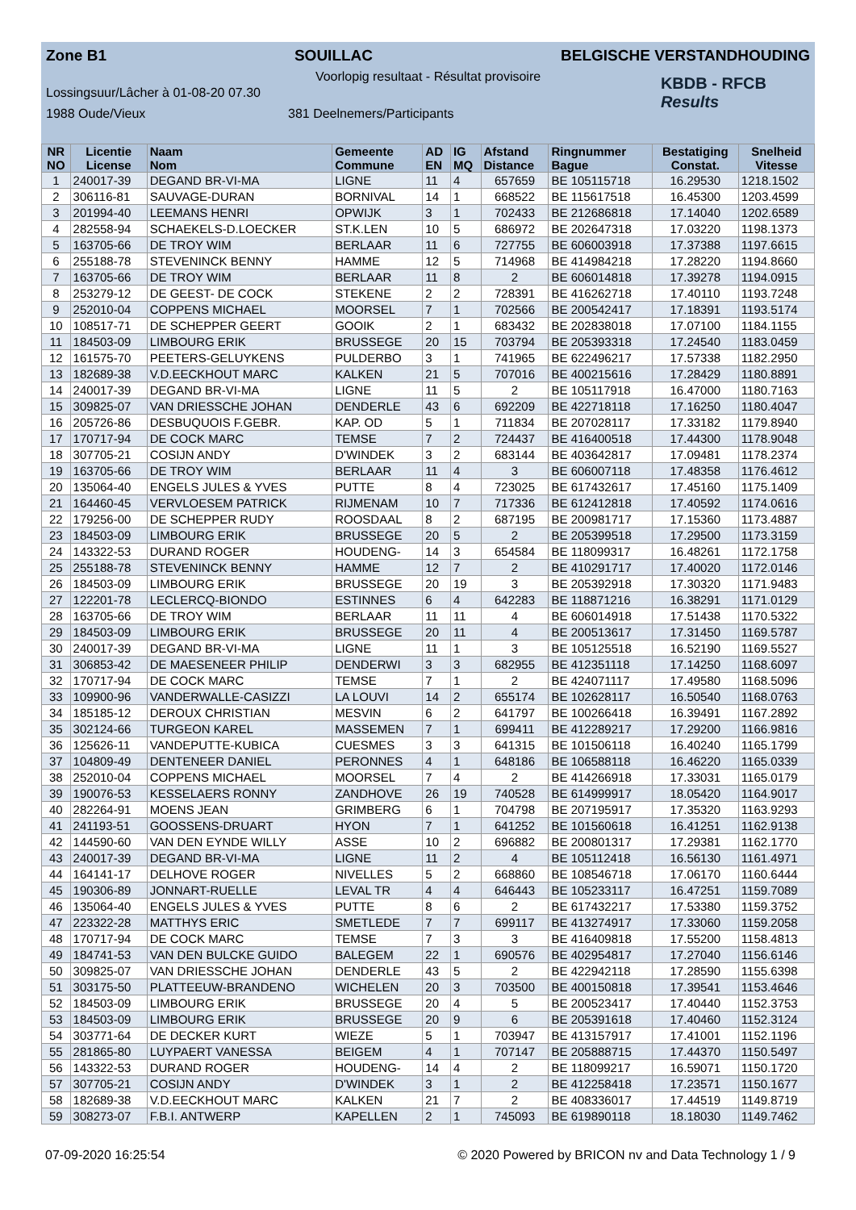Zone B1 SOUILLAC BELGISCHE VERSTANDHOUDING
Voorlopig resultaat - Résultat provisoire
Lossingsuur/Lâcher à 01-08-20 07.30
1988 Oude/Vieux 381 Deelnemers/Participants
KBDB - RFCB
Results
| NR NO | Licentie License | Naam Nom | Gemeente Commune | AD EN | IG MQ | Afstand Distance | Ringnummer Bague | Bestatiging Constat. | Snelheid Vitesse |
| --- | --- | --- | --- | --- | --- | --- | --- | --- | --- |
| 1 | 240017-39 | DEGAND BR-VI-MA | LIGNE | 11 | 4 | 657659 | BE 105115718 | 16.29530 | 1218.1502 |
| 2 | 306116-81 | SAUVAGE-DURAN | BORNIVAL | 14 | 1 | 668522 | BE 115617518 | 16.45300 | 1203.4599 |
| 3 | 201994-40 | LEEMANS HENRI | OPWIJK | 3 | 1 | 702433 | BE 212686818 | 17.14040 | 1202.6589 |
| 4 | 282558-94 | SCHAEKELS-D.LOECKER | ST.K.LEN | 10 | 5 | 686972 | BE 202647318 | 17.03220 | 1198.1373 |
| 5 | 163705-66 | DE TROY WIM | BERLAAR | 11 | 6 | 727755 | BE 606003918 | 17.37388 | 1197.6615 |
| 6 | 255188-78 | STEVENINCK BENNY | HAMME | 12 | 5 | 714968 | BE 414984218 | 17.28220 | 1194.8660 |
| 7 | 163705-66 | DE TROY WIM | BERLAAR | 11 | 8 | 2 | BE 606014818 | 17.39278 | 1194.0915 |
| 8 | 253279-12 | DE GEEST- DE COCK | STEKENE | 2 | 2 | 728391 | BE 416262718 | 17.40110 | 1193.7248 |
| 9 | 252010-04 | COPPENS MICHAEL | MOORSEL | 7 | 1 | 702566 | BE 200542417 | 17.18391 | 1193.5174 |
| 10 | 108517-71 | DE SCHEPPER GEERT | GOOIK | 2 | 1 | 683432 | BE 202838018 | 17.07100 | 1184.1155 |
| 11 | 184503-09 | LIMBOURG ERIK | BRUSSEGE | 20 | 15 | 703794 | BE 205393318 | 17.24540 | 1183.0459 |
| 12 | 161575-70 | PEETERS-GELUYKENS | PULDERBO | 3 | 1 | 741965 | BE 622496217 | 17.57338 | 1182.2950 |
| 13 | 182689-38 | V.D.EECKHOUT MARC | KALKEN | 21 | 5 | 707016 | BE 400215616 | 17.28429 | 1180.8891 |
| 14 | 240017-39 | DEGAND BR-VI-MA | LIGNE | 11 | 5 | 2 | BE 105117918 | 16.47000 | 1180.7163 |
| 15 | 309825-07 | VAN DRIESSCHE JOHAN | DENDERLE | 43 | 6 | 692209 | BE 422718118 | 17.16250 | 1180.4047 |
| 16 | 205726-86 | DESBUQUOIS F.GEBR. | KAP. OD | 5 | 1 | 711834 | BE 207028117 | 17.33182 | 1179.8940 |
| 17 | 170717-94 | DE COCK MARC | TEMSE | 7 | 2 | 724437 | BE 416400518 | 17.44300 | 1178.9048 |
| 18 | 307705-21 | COSIJN ANDY | D'WINDEK | 3 | 2 | 683144 | BE 403642817 | 17.09481 | 1178.2374 |
| 19 | 163705-66 | DE TROY WIM | BERLAAR | 11 | 4 | 3 | BE 606007118 | 17.48358 | 1176.4612 |
| 20 | 135064-40 | ENGELS JULES & YVES | PUTTE | 8 | 4 | 723025 | BE 617432617 | 17.45160 | 1175.1409 |
| 21 | 164460-45 | VERVLOESEM PATRICK | RIJMENAM | 10 | 7 | 717336 | BE 612412818 | 17.40592 | 1174.0616 |
| 22 | 179256-00 | DE SCHEPPER RUDY | ROOSDAAL | 8 | 2 | 687195 | BE 200981717 | 17.15360 | 1173.4887 |
| 23 | 184503-09 | LIMBOURG ERIK | BRUSSEGE | 20 | 5 | 2 | BE 205399518 | 17.29500 | 1173.3159 |
| 24 | 143322-53 | DURAND ROGER | HOUDENG- | 14 | 3 | 654584 | BE 118099317 | 16.48261 | 1172.1758 |
| 25 | 255188-78 | STEVENINCK BENNY | HAMME | 12 | 7 | 2 | BE 410291717 | 17.40020 | 1172.0146 |
| 26 | 184503-09 | LIMBOURG ERIK | BRUSSEGE | 20 | 19 | 3 | BE 205392918 | 17.30320 | 1171.9483 |
| 27 | 122201-78 | LECLERCQ-BIONDO | ESTINNES | 6 | 4 | 642283 | BE 118871216 | 16.38291 | 1171.0129 |
| 28 | 163705-66 | DE TROY WIM | BERLAAR | 11 | 11 | 4 | BE 606014918 | 17.51438 | 1170.5322 |
| 29 | 184503-09 | LIMBOURG ERIK | BRUSSEGE | 20 | 11 | 4 | BE 200513617 | 17.31450 | 1169.5787 |
| 30 | 240017-39 | DEGAND BR-VI-MA | LIGNE | 11 | 1 | 3 | BE 105125518 | 16.52190 | 1169.5527 |
| 31 | 306853-42 | DE MAESENEER PHILIP | DENDERWI | 3 | 3 | 682955 | BE 412351118 | 17.14250 | 1168.6097 |
| 32 | 170717-94 | DE COCK MARC | TEMSE | 7 | 1 | 2 | BE 424071117 | 17.49580 | 1168.5096 |
| 33 | 109900-96 | VANDERWALLE-CASIZZI | LA LOUVI | 14 | 2 | 655174 | BE 102628117 | 16.50540 | 1168.0763 |
| 34 | 185185-12 | DEROUX CHRISTIAN | MESVIN | 6 | 2 | 641797 | BE 100266418 | 16.39491 | 1167.2892 |
| 35 | 302124-66 | TURGEON KAREL | MASSEMEN | 7 | 1 | 699411 | BE 412289217 | 17.29200 | 1166.9816 |
| 36 | 125626-11 | VANDEPUTTE-KUBICA | CUESMES | 3 | 3 | 641315 | BE 101506118 | 16.40240 | 1165.1799 |
| 37 | 104809-49 | DENTENEER DANIEL | PERONNES | 4 | 1 | 648186 | BE 106588118 | 16.46220 | 1165.0339 |
| 38 | 252010-04 | COPPENS MICHAEL | MOORSEL | 7 | 4 | 2 | BE 414266918 | 17.33031 | 1165.0179 |
| 39 | 190076-53 | KESSELAERS RONNY | ZANDHOVE | 26 | 19 | 740528 | BE 614999917 | 18.05420 | 1164.9017 |
| 40 | 282264-91 | MOENS JEAN | GRIMBERG | 6 | 1 | 704798 | BE 207195917 | 17.35320 | 1163.9293 |
| 41 | 241193-51 | GOOSSENS-DRUART | HYON | 7 | 1 | 641252 | BE 101560618 | 16.41251 | 1162.9138 |
| 42 | 144590-60 | VAN DEN EYNDE WILLY | ASSE | 10 | 2 | 696882 | BE 200801317 | 17.29381 | 1162.1770 |
| 43 | 240017-39 | DEGAND BR-VI-MA | LIGNE | 11 | 2 | 4 | BE 105112418 | 16.56130 | 1161.4971 |
| 44 | 164141-17 | DELHOVE ROGER | NIVELLES | 5 | 2 | 668860 | BE 108546718 | 17.06170 | 1160.6444 |
| 45 | 190306-89 | JONNART-RUELLE | LEVAL TR | 4 | 4 | 646443 | BE 105233117 | 16.47251 | 1159.7089 |
| 46 | 135064-40 | ENGELS JULES & YVES | PUTTE | 8 | 6 | 2 | BE 617432217 | 17.53380 | 1159.3752 |
| 47 | 223322-28 | MATTHYS ERIC | SMETLEDE | 7 | 7 | 699117 | BE 413274917 | 17.33060 | 1159.2058 |
| 48 | 170717-94 | DE COCK MARC | TEMSE | 7 | 3 | 3 | BE 416409818 | 17.55200 | 1158.4813 |
| 49 | 184741-53 | VAN DEN BULCKE GUIDO | BALEGEM | 22 | 1 | 690576 | BE 402954817 | 17.27040 | 1156.6146 |
| 50 | 309825-07 | VAN DRIESSCHE JOHAN | DENDERLE | 43 | 5 | 2 | BE 422942118 | 17.28590 | 1155.6398 |
| 51 | 303175-50 | PLATTEEUW-BRANDENO | WICHELEN | 20 | 3 | 703500 | BE 400150818 | 17.39541 | 1153.4646 |
| 52 | 184503-09 | LIMBOURG ERIK | BRUSSEGE | 20 | 4 | 5 | BE 200523417 | 17.40440 | 1152.3753 |
| 53 | 184503-09 | LIMBOURG ERIK | BRUSSEGE | 20 | 9 | 6 | BE 205391618 | 17.40460 | 1152.3124 |
| 54 | 303771-64 | DE DECKER KURT | WIEZE | 5 | 1 | 703947 | BE 413157917 | 17.41001 | 1152.1196 |
| 55 | 281865-80 | LUYPAERT VANESSA | BEIGEM | 4 | 1 | 707147 | BE 205888715 | 17.44370 | 1150.5497 |
| 56 | 143322-53 | DURAND ROGER | HOUDENG- | 14 | 4 | 2 | BE 118099217 | 16.59071 | 1150.1720 |
| 57 | 307705-21 | COSIJN ANDY | D'WINDEK | 3 | 1 | 2 | BE 412258418 | 17.23571 | 1150.1677 |
| 58 | 182689-38 | V.D.EECKHOUT MARC | KALKEN | 21 | 7 | 2 | BE 408336017 | 17.44519 | 1149.8719 |
| 59 | 308273-07 | F.B.I. ANTWERP | KAPELLEN | 2 | 1 | 745093 | BE 619890118 | 18.18030 | 1149.7462 |
07-09-2020 16:25:54 © 2020 Powered by BRICON nv and Data Technology 1 / 9